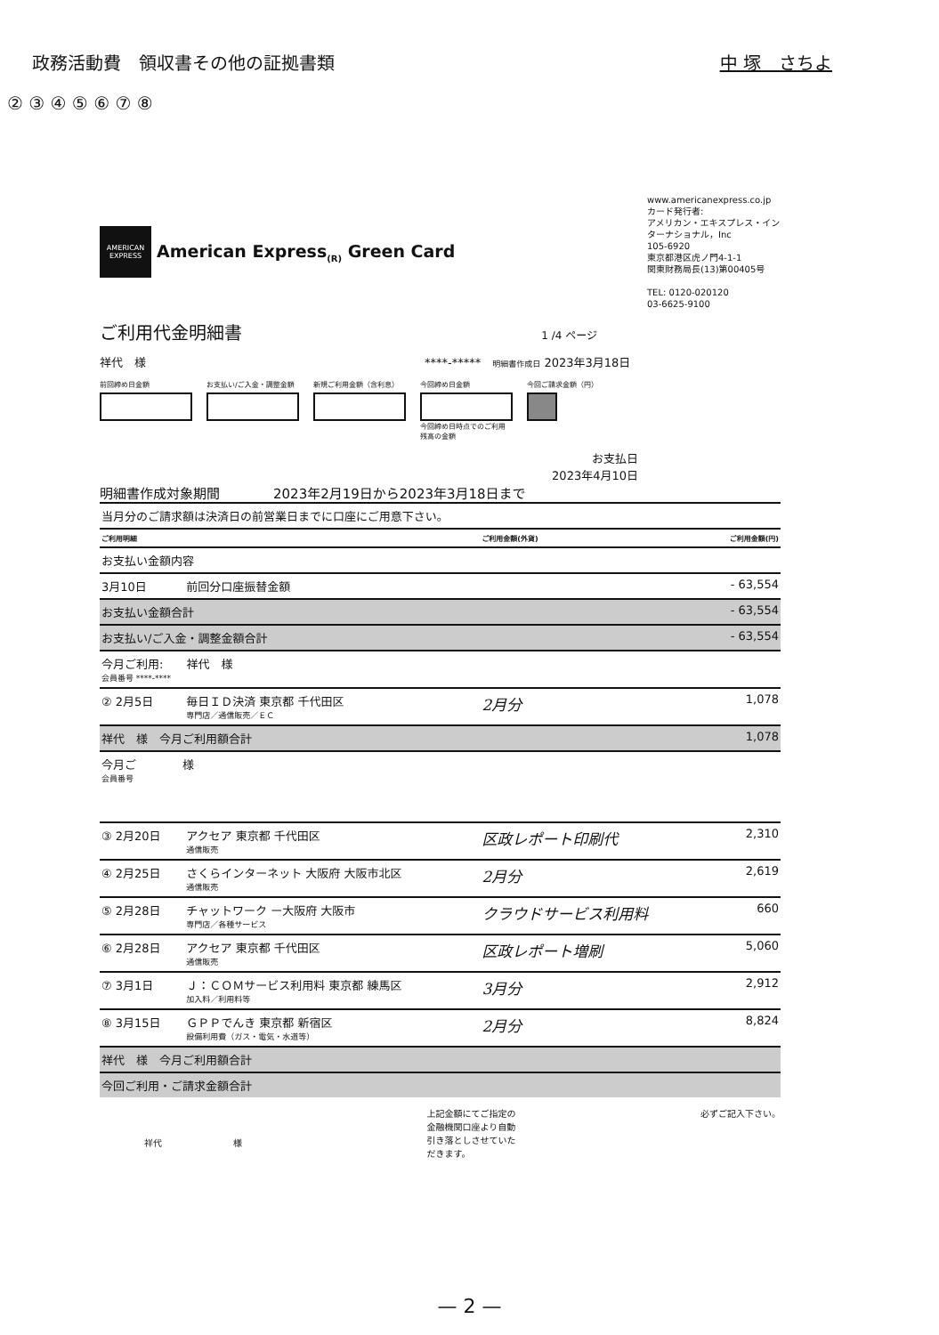政務活動費　領収書その他の証拠書類 中 塚　さちよ
② ③ ④ ⑤ ⑥ ⑦ ⑧
AMERICAN EXPRESS
American Express<sub>(R)</sub> Green Card
www.americanexpress.co.jp
カード発行者:
アメリカン・エキスプレス・インターナショナル，Inc
105-6920
東京都港区虎ノ門4-1-1
関東財務局長(13)第00405号
TEL: 0120-020120
03-6625-9100
ご利用代金明細書 1 /4 ページ
祥代　様　****-*****　明細書作成日 2023年3月18日
前回締め日金額 お支払い/ご入金・調整金額
新規ご利用金額（含利息） 今回締め日金額
今回締め日時点でのご利用残高の金額
今回ご請求金額（円）
お支払日
2023年4月10日
明細書作成対象期間　　　　2023年2月19日から2023年3月18日まで
| 当月分のご請求額は決済日の前営業日までに口座にご用意下さい。 | | | |
| ご利用明細 | | ご利用金額(外貨) | ご利用金額(円) |
| お支払い金額内容 | | | |
| 3月10日 | 前回分口座振替金額 | | - 63,554 |
| お支払い金額合計 | | | - 63,554 |
| お支払い/ご入金・調整金額合計 | | | - 63,554 |
| 今月ご利用: 祥代 様 会員番号 ****-**** | | | |
| ② 2月5日 | 毎日ＩＤ決済 東京都 千代田区 専門店／通信販売／ＥＣ | 2月分 | 1,078 |
| 祥代 様 今月ご利用額合計 | | | 1,078 |
| 今月ご 様 会員番号 | | | |
| ③ 2月20日 | アクセア 東京都 千代田区 通信販売 | 区政レポート印刷代 | 2,310 |
| ④ 2月25日 | さくらインターネット 大阪府 大阪市北区 通信販売 | 2月分 | 2,619 |
| ⑤ 2月28日 | チャットワーク ー大阪府 大阪市 専門店／各種サービス | クラウドサービス利用料 | 660 |
| ⑥ 2月28日 | アクセア 東京都 千代田区 通信販売 | 区政レポート増刷 | 5,060 |
| ⑦ 3月1日 | Ｊ：ＣＯＭサービス利用料 東京都 練馬区 加入料／利用料等 | 3月分 | 2,912 |
| ⑧ 3月15日 | ＧＰＰでんき 東京都 新宿区 設備利用費（ガス・電気・水道等） | 2月分 | 8,824 |
| 祥代 様 今月ご利用額合計 | | | |
| 今回ご利用・ご請求金額合計 | | | |
　　　　　祥代　　　　　　　　様 上記金額にてご指定の
金融機関口座より自動
引き落としさせていた
だきます。
必ずご記入下さい。
— 2 —